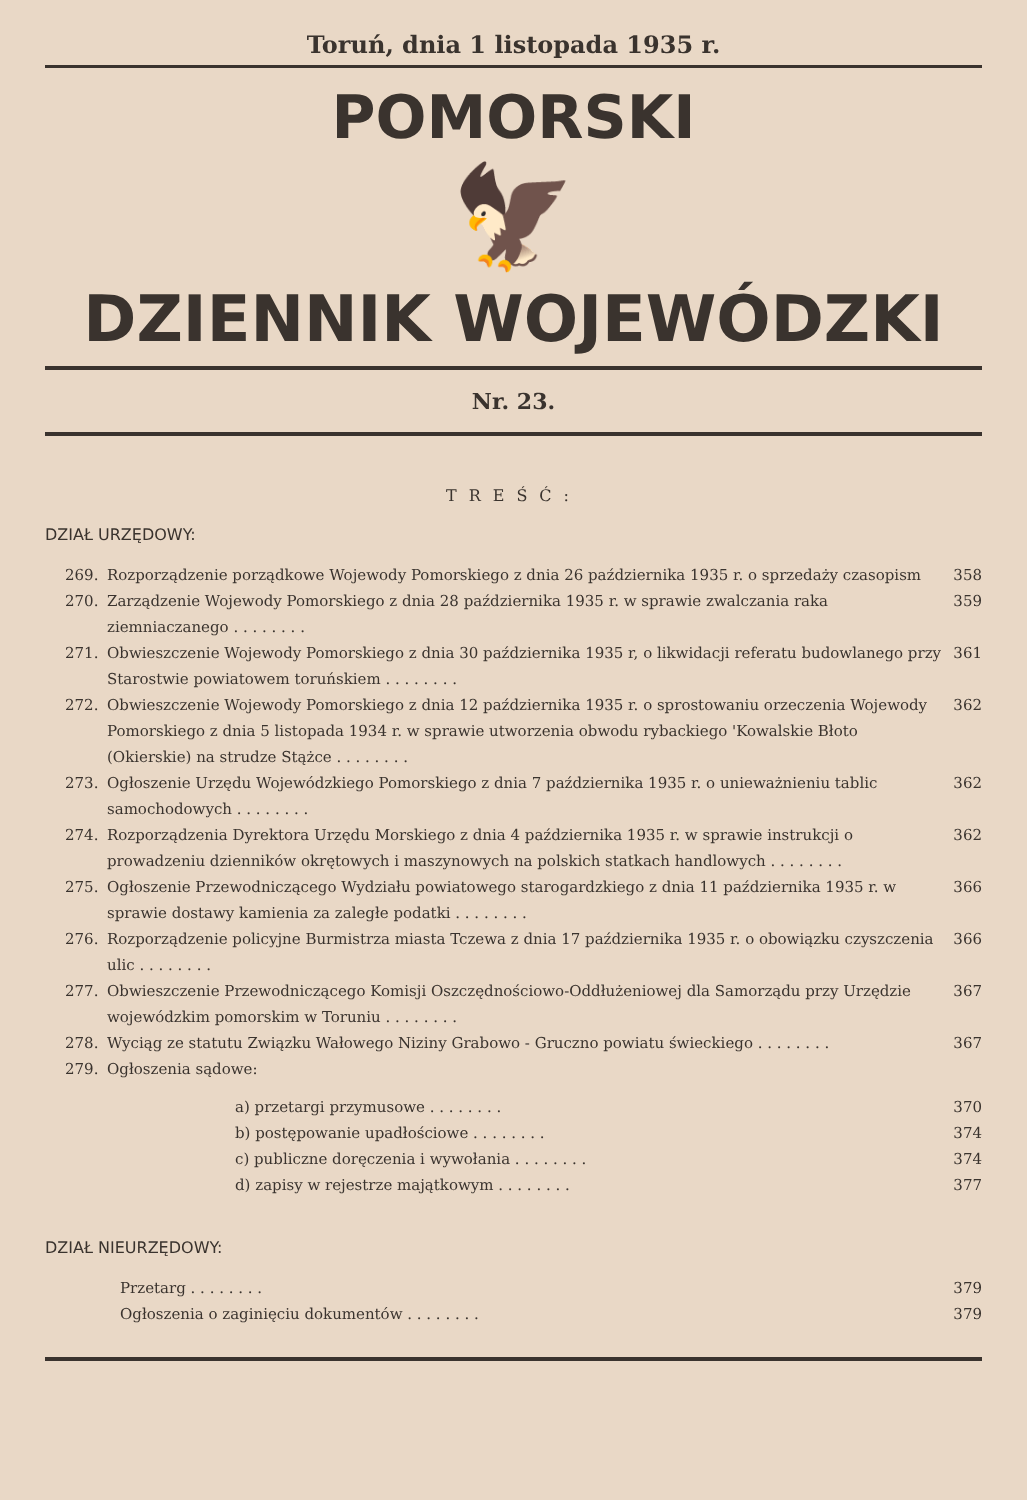Toruń, dnia 1 listopada 1935 r.
POMORSKI
🦅
DZIENNIK WOJEWÓDZKI
Nr. 23.
TREŚĆ:
DZIAŁ URZĘDOWY:
269. Rozporządzenie porządkowe Wojewody Pomorskiego z dnia 26 października 1935 r. o sprzedaży czasopism 358
270. Zarządzenie Wojewody Pomorskiego z dnia 28 października 1935 r. w sprawie zwalczania raka ziemniaczanego . . . . . . . . 359
271. Obwieszczenie Wojewody Pomorskiego z dnia 30 października 1935 r, o likwidacji referatu budowlanego przy Starostwie powiatowem toruńskiem . . . . . . . . 361
272. Obwieszczenie Wojewody Pomorskiego z dnia 12 października 1935 r. o sprostowaniu orzeczenia Wojewody Pomorskiego z dnia 5 listopada 1934 r. w sprawie utworzenia obwodu rybackiego 'Kowalskie Błoto (Okierskie) na strudze Stążce . . . . . . . . 362
273. Ogłoszenie Urzędu Wojewódzkiego Pomorskiego z dnia 7 października 1935 r. o unieważnieniu tablic samochodowych . . . . . . . . 362
274. Rozporządzenia Dyrektora Urzędu Morskiego z dnia 4 października 1935 r. w sprawie instrukcji o prowadzeniu dzienników okrętowych i maszynowych na polskich statkach handlowych . . . . . . . . 362
275. Ogłoszenie Przewodniczącego Wydziału powiatowego starogardzkiego z dnia 11 października 1935 r. w sprawie dostawy kamienia za zaległe podatki . . . . . . . . 366
276. Rozporządzenie policyjne Burmistrza miasta Tczewa z dnia 17 października 1935 r. o obowiązku czyszczenia ulic . . . . . . . . 366
277. Obwieszczenie Przewodniczącego Komisji Oszczędnościowo-Oddłużeniowej dla Samorządu przy Urzędzie wojewódzkim pomorskim w Toruniu . . . . . . . . 367
278. Wyciąg ze statutu Związku Wałowego Niziny Grabowo - Gruczno powiatu świeckiego . . . . . . . . 367
279. Ogłoszenia sądowe:
a) przetargi przymusowe . . . . . . . . 370
b) postępowanie upadłościowe . . . . . . . . 374
c) publiczne doręczenia i wywołania . . . . . . . . 374
d) zapisy w rejestrze majątkowym . . . . . . . . 377
DZIAŁ NIEURZĘDOWY:
Przetarg . . . . . . . . 379
Ogłoszenia o zaginięciu dokumentów . . . . . . . . 379